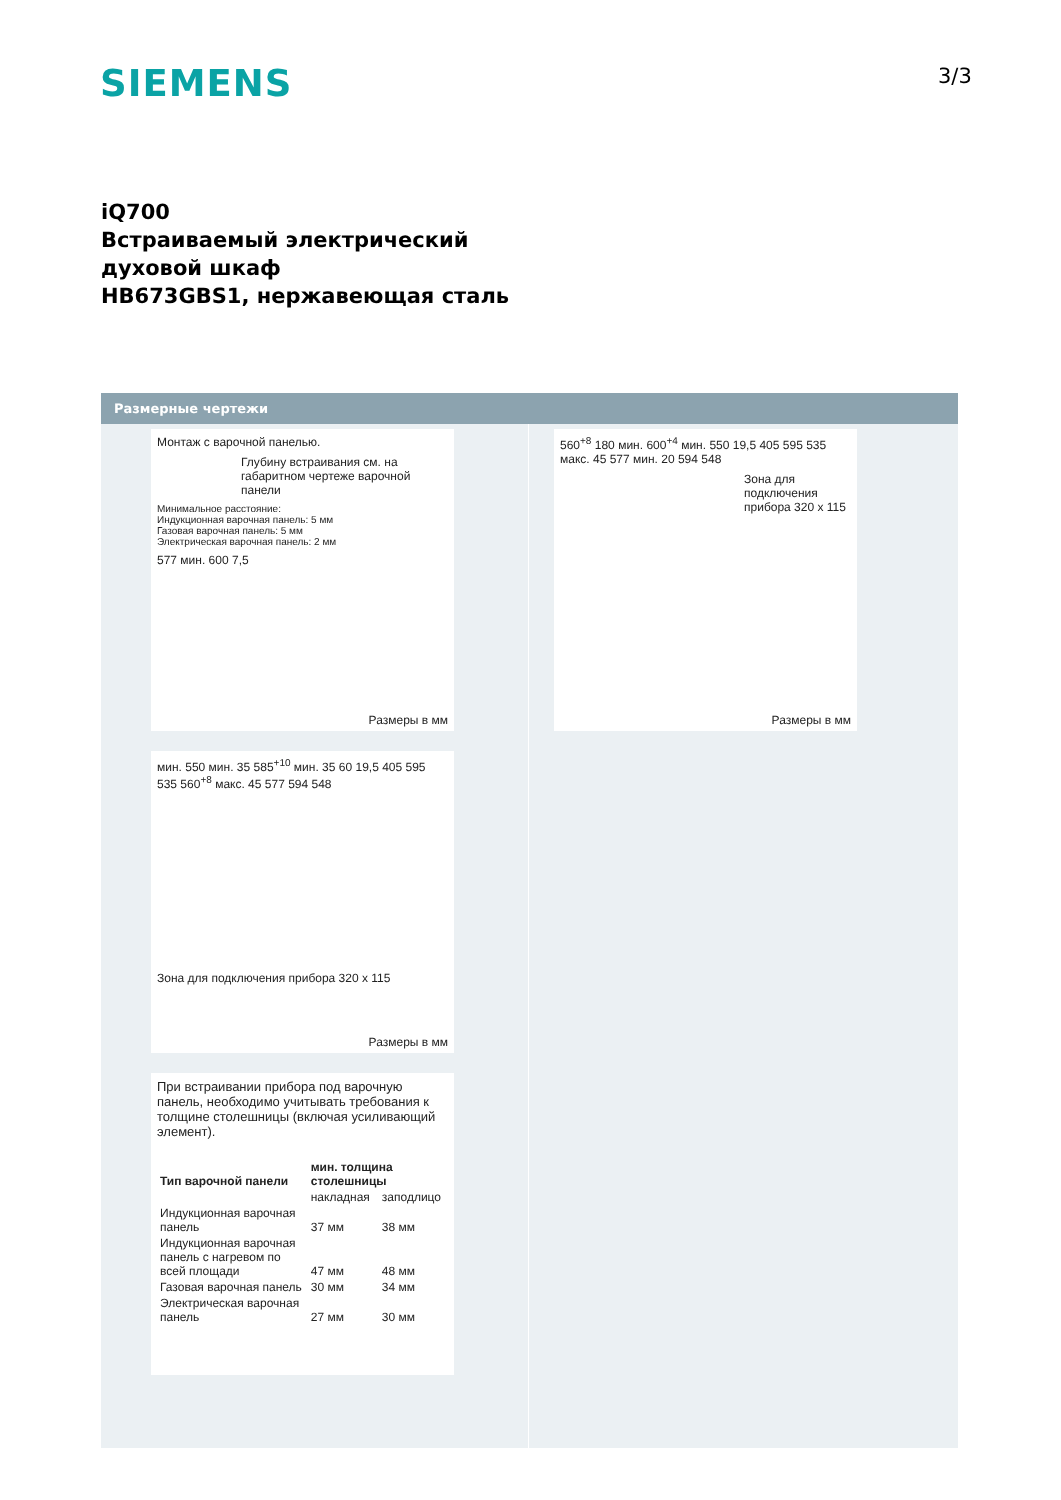SIEMENS 3/3
iQ700
Встраиваемый электрический
духовой шкаф
HB673GBS1, нержавеющая сталь
Размерные чертежи
Монтаж с варочной панелью.
Глубину встраивания см. на габаритном чертеже варочной панели
Минимальное расстояние: Индукционная варочная панель: 5 мм Газовая варочная панель: 5 мм Электрическая варочная панель: 2 мм
577 мин. 600 7,5
Размеры в мм
560<sup>+8</sup> 180 мин. 600<sup>+4</sup> мин. 550 19,5 405 595 535 макс. 45 577 мин. 20 594 548
Зона для подключения прибора 320 x 115
Размеры в мм
мин. 550 мин. 35 585<sup>+10</sup> мин. 35 60 19,5 405 595 535 560<sup>+8</sup> макс. 45 577 594 548
Зона для подключения прибора 320 x 115
Размеры в мм
При встраивании прибора под варочную панель, необходимо учитывать требования к толщине столешницы (включая усиливающий элемент).
| Тип варочной панели | мин. толщина столешницы | |
| --- | --- | --- |
| | накладная | заподлицо |
| Индукционная варочная панель | 37 мм | 38 мм |
| Индукционная варочная панель с нагревом по всей площади | 47 мм | 48 мм |
| Газовая варочная панель | 30 мм | 34 мм |
| Электрическая варочная панель | 27 мм | 30 мм |